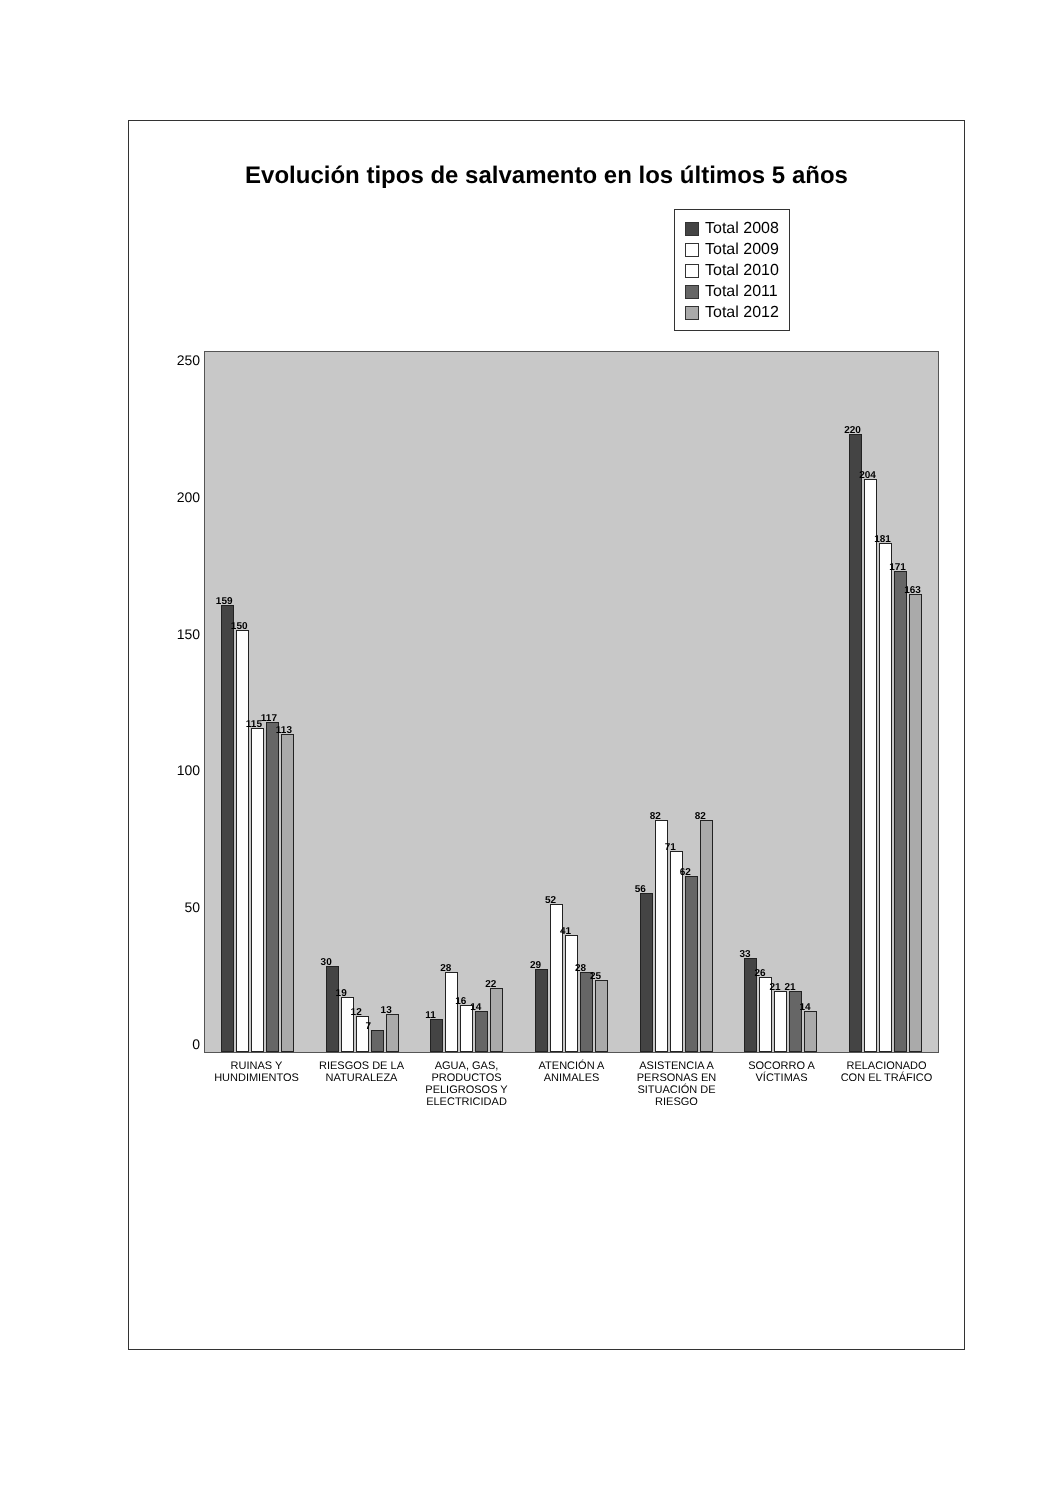Evolución tipos de salvamento en los últimos 5 años
Total 2008
Total 2009
Total 2010
Total 2011
Total 2012
0
50
100
150
200
250
159
150
115
117
113
30
19
12
7
13
11
28
16
14
22
29
52
41
28
25
56
82
71
62
82
33
26
21
21
14
220
204
181
171
163
RUINAS Y HUNDIMIENTOS RIESGOS DE LA NATURALEZA AGUA, GAS, PRODUCTOS PELIGROSOS Y ELECTRICIDAD
ATENCIÓN A ANIMALES ASISTENCIA A PERSONAS EN SITUACIÓN DE RIESGO
SOCORRO A VÍCTIMAS RELACIONADO CON EL TRÁFICO